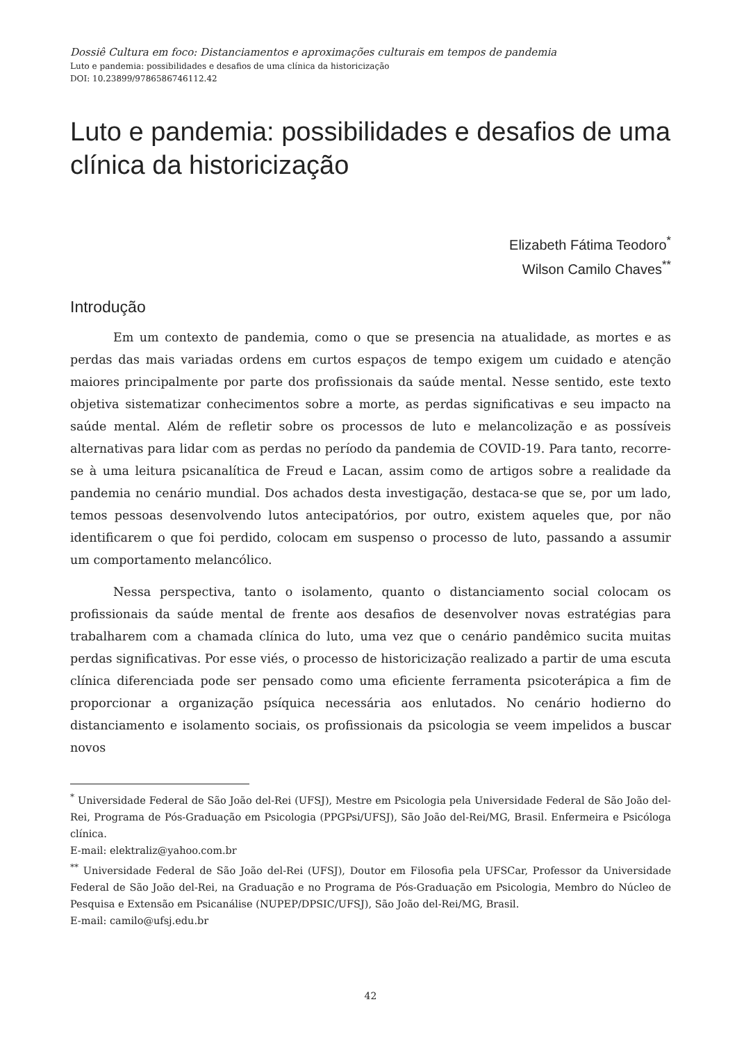Dossiê Cultura em foco: Distanciamentos e aproximações culturais em tempos de pandemia
Luto e pandemia: possibilidades e desafios de uma clínica da historicização
DOI: 10.23899/9786586746112.42
Luto e pandemia: possibilidades e desafios de uma clínica da historicização
Elizabeth Fátima Teodoro<sup>*</sup>
Wilson Camilo Chaves<sup>**</sup>
Introdução
Em um contexto de pandemia, como o que se presencia na atualidade, as mortes e as perdas das mais variadas ordens em curtos espaços de tempo exigem um cuidado e atenção maiores principalmente por parte dos profissionais da saúde mental. Nesse sentido, este texto objetiva sistematizar conhecimentos sobre a morte, as perdas significativas e seu impacto na saúde mental. Além de refletir sobre os processos de luto e melancolização e as possíveis alternativas para lidar com as perdas no período da pandemia de COVID-19. Para tanto, recorre-se à uma leitura psicanalítica de Freud e Lacan, assim como de artigos sobre a realidade da pandemia no cenário mundial. Dos achados desta investigação, destaca-se que se, por um lado, temos pessoas desenvolvendo lutos antecipatórios, por outro, existem aqueles que, por não identificarem o que foi perdido, colocam em suspenso o processo de luto, passando a assumir um comportamento melancólico.
Nessa perspectiva, tanto o isolamento, quanto o distanciamento social colocam os profissionais da saúde mental de frente aos desafios de desenvolver novas estratégias para trabalharem com a chamada clínica do luto, uma vez que o cenário pandêmico sucita muitas perdas significativas. Por esse viés, o processo de historicização realizado a partir de uma escuta clínica diferenciada pode ser pensado como uma eficiente ferramenta psicoterápica a fim de proporcionar a organização psíquica necessária aos enlutados. No cenário hodierno do distanciamento e isolamento sociais, os profissionais da psicologia se veem impelidos a buscar novos
<sup>*</sup> Universidade Federal de São João del-Rei (UFSJ), Mestre em Psicologia pela Universidade Federal de São João del-Rei, Programa de Pós-Graduação em Psicologia (PPGPsi/UFSJ), São João del-Rei/MG, Brasil. Enfermeira e Psicóloga clínica.
E-mail: elektraliz@yahoo.com.br
<sup>**</sup> Universidade Federal de São João del-Rei (UFSJ), Doutor em Filosofia pela UFSCar, Professor da Universidade Federal de São João del-Rei, na Graduação e no Programa de Pós-Graduação em Psicologia, Membro do Núcleo de Pesquisa e Extensão em Psicanálise (NUPEP/DPSIC/UFSJ), São João del-Rei/MG, Brasil.
E-mail: camilo@ufsj.edu.br
42